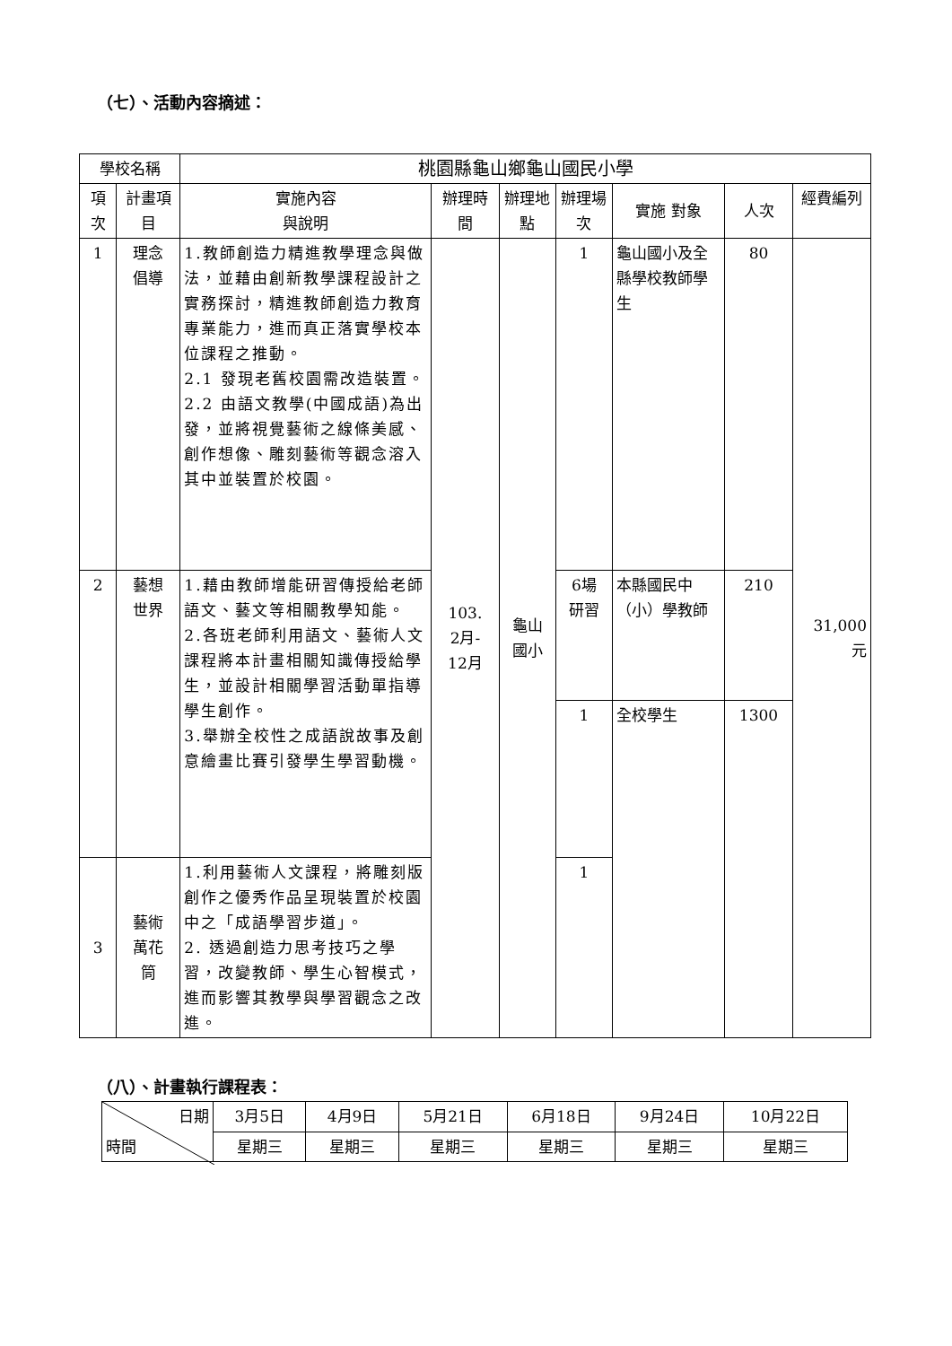（七）、活動內容摘述：
| 學校名稱 | | 桃園縣龜山鄉龜山國民小學 | | | | | | |
| --- | --- | --- | --- | --- | --- | --- | --- | --- |
| 項次 | 計畫項目 | 實施內容 與說明 | 辦理時間 | 辦理地點 | 辦理場次 | 實施 對象 | 人次 | 經費編列 |
| 1 | 理念 倡導 | 1.教師創造力精進教學理念與做法，並藉由創新教學課程設計之實務探討，精進教師創造力教育專業能力，進而真正落實學校本位課程之推動。 2.1 發現老舊校園需改造裝置。 2.2 由語文教學(中國成語)為出發，並將視覺藝術之線條美感、創作想像、雕刻藝術等觀念溶入其中並裝置於校園。 | 103. 2月- 12月 | 龜山 國小 | 1 | 龜山國小及全縣學校教師學生 | 80 | 31,000 元 |
| 2 | 藝想 世界 | 1.藉由教師增能研習傳授給老師語文、藝文等相關教學知能。 2.各班老師利用語文、藝術人文課程將本計畫相關知識傳授給學生，並設計相關學習活動單指導學生創作。 3.舉辦全校性之成語說故事及創意繪畫比賽引發學生學習動機。 | | | 6場 研習 | 本縣國民中（小）學教師 | 210 | |
| | | | | | 1 | 全校學生 | 1300 | |
| 3 | 藝術 萬花 筒 | 1.利用藝術人文課程，將雕刻版創作之優秀作品呈現裝置於校園中之「成語學習步道」。 2. 透過創造力思考技巧之學習，改變教師、學生心智模式，進而影響其教學與學習觀念之改進。 | | | 1 | | | |
（八）、計畫執行課程表：
| 日期 時間 | 3月5日 | 4月9日 | 5月21日 | 6月18日 | 9月24日 | 10月22日 |
| | 星期三 | 星期三 | 星期三 | 星期三 | 星期三 | 星期三 |